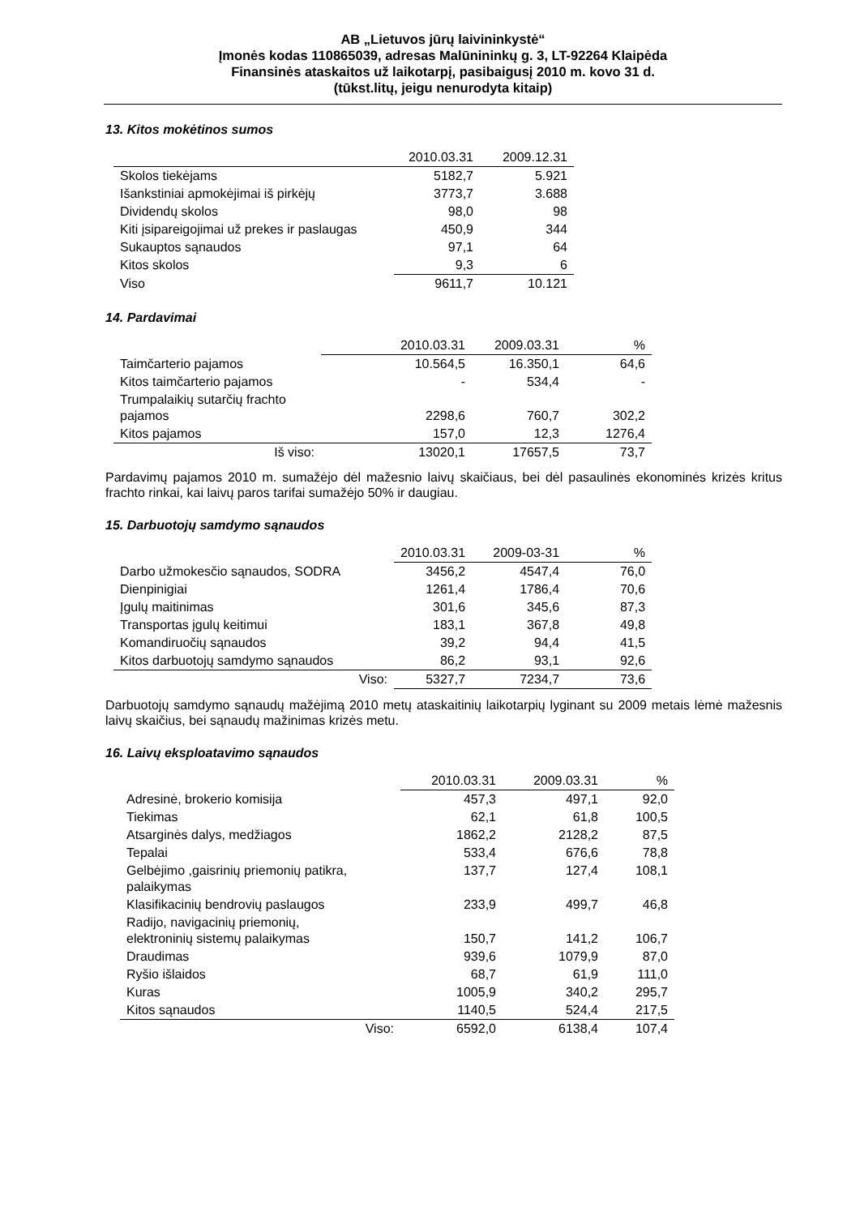AB „Lietuvos jūrų laivininkystė“
Įmonės kodas 110865039, adresas Malūnininkų g. 3, LT-92264 Klaipėda
Finansinės ataskaitos už laikotarpį, pasibaigusį 2010 m. kovo 31 d.
(tūkst.litų, jeigu nenurodyta kitaip)
13. Kitos mokėtinos sumos
| | 2010.03.31 | 2009.12.31 |
| --- | --- | --- |
| Skolos tiekėjams | 5182,7 | 5.921 |
| Išankstiniai apmokėjimai iš pirkėjų | 3773,7 | 3.688 |
| Dividendų skolos | 98,0 | 98 |
| Kiti įsipareigojimai už prekes ir paslaugas | 450,9 | 344 |
| Sukauptos sąnaudos | 97,1 | 64 |
| Kitos skolos | 9,3 | 6 |
| Viso | 9611,7 | 10.121 |
14. Pardavimai
| | 2010.03.31 | 2009.03.31 | % |
| --- | --- | --- | --- |
| Taimčarterio pajamos | 10.564,5 | 16.350,1 | 64,6 |
| Kitos taimčarterio pajamos | - | 534,4 | - |
| Trumpalaikių sutarčių frachto pajamos | 2298,6 | 760,7 | 302,2 |
| Kitos pajamos | 157,0 | 12,3 | 1276,4 |
| Iš viso: | 13020,1 | 17657,5 | 73,7 |
Pardavimų pajamos 2010 m. sumažėjo dėl mažesnio laivų skaičiaus, bei dėl pasaulinės ekonominės krizės kritus frachto rinkai, kai laivų paros tarifai sumažėjo 50% ir daugiau.
15. Darbuotojų samdymo sąnaudos
| | 2010.03.31 | 2009-03-31 | % |
| --- | --- | --- | --- |
| Darbo užmokesčio sąnaudos, SODRA | 3456,2 | 4547,4 | 76,0 |
| Dienpinigiai | 1261,4 | 1786,4 | 70,6 |
| Įgulų maitinimas | 301,6 | 345,6 | 87,3 |
| Transportas įgulų keitimui | 183,1 | 367,8 | 49,8 |
| Komandiruočių sąnaudos | 39,2 | 94,4 | 41,5 |
| Kitos darbuotojų samdymo sąnaudos | 86,2 | 93,1 | 92,6 |
| Viso: | 5327,7 | 7234,7 | 73,6 |
Darbuotojų samdymo sąnaudų mažėjimą 2010 metų ataskaitinių laikotarpių lyginant su 2009 metais lėmė mažesnis laivų skaičius, bei sąnaudų mažinimas krizės metu.
16. Laivų eksploatavimo sąnaudos
| | 2010.03.31 | 2009.03.31 | % |
| --- | --- | --- | --- |
| Adresinė, brokerio komisija | 457,3 | 497,1 | 92,0 |
| Tiekimas | 62,1 | 61,8 | 100,5 |
| Atsarginės dalys, medžiagos | 1862,2 | 2128,2 | 87,5 |
| Tepalai | 533,4 | 676,6 | 78,8 |
| Gelbėjimo ,gaisrinių priemonių patikra, palaikymas | 137,7 | 127,4 | 108,1 |
| Klasifikacinių bendrovių paslaugos | 233,9 | 499,7 | 46,8 |
| Radijo, navigacinių priemonių, elektroninių sistemų palaikymas | 150,7 | 141,2 | 106,7 |
| Draudimas | 939,6 | 1079,9 | 87,0 |
| Ryšio išlaidos | 68,7 | 61,9 | 111,0 |
| Kuras | 1005,9 | 340,2 | 295,7 |
| Kitos sąnaudos | 1140,5 | 524,4 | 217,5 |
| Viso: | 6592,0 | 6138,4 | 107,4 |